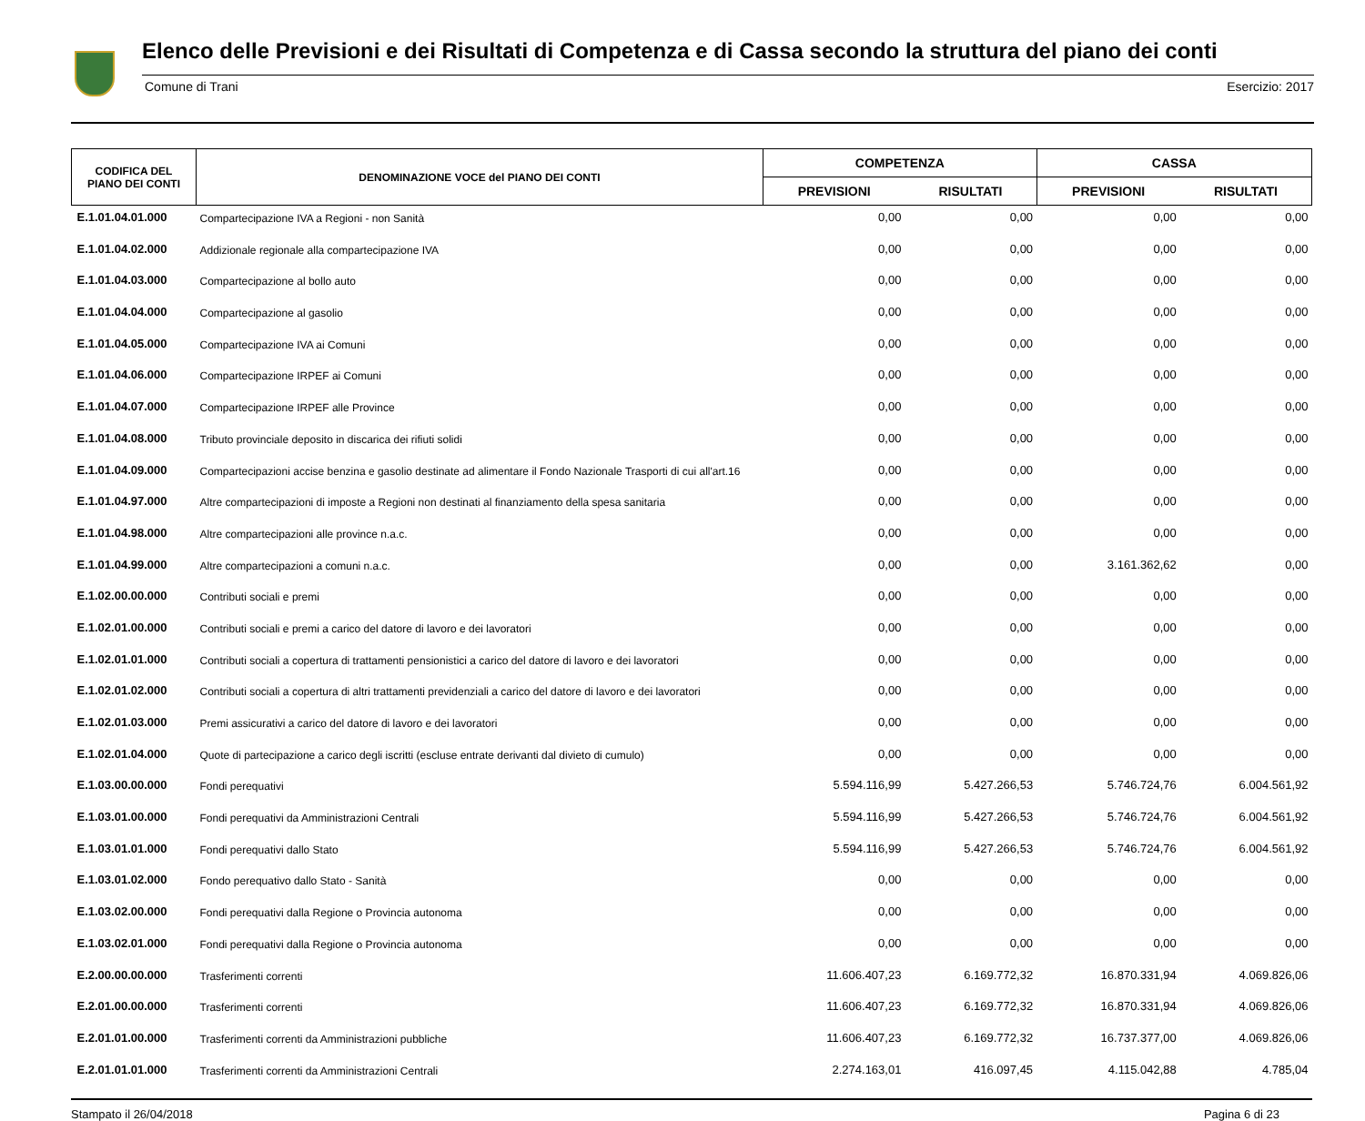Elenco delle Previsioni e dei Risultati di Competenza e di Cassa secondo la struttura del piano dei conti
Comune di Trani Esercizio: 2017
| CODIFICA DEL PIANO DEI CONTI | DENOMINAZIONE VOCE del PIANO DEI CONTI | COMPETENZA | | CASSA | |
| --- | --- | --- | --- | --- | --- |
| | | PREVISIONI | RISULTATI | PREVISIONI | RISULTATI |
| E.1.01.04.01.000 | Compartecipazione IVA a Regioni - non Sanità | 0,00 | 0,00 | 0,00 | 0,00 |
| E.1.01.04.02.000 | Addizionale regionale alla compartecipazione IVA | 0,00 | 0,00 | 0,00 | 0,00 |
| E.1.01.04.03.000 | Compartecipazione al bollo auto | 0,00 | 0,00 | 0,00 | 0,00 |
| E.1.01.04.04.000 | Compartecipazione al gasolio | 0,00 | 0,00 | 0,00 | 0,00 |
| E.1.01.04.05.000 | Compartecipazione IVA ai Comuni | 0,00 | 0,00 | 0,00 | 0,00 |
| E.1.01.04.06.000 | Compartecipazione IRPEF ai Comuni | 0,00 | 0,00 | 0,00 | 0,00 |
| E.1.01.04.07.000 | Compartecipazione IRPEF alle Province | 0,00 | 0,00 | 0,00 | 0,00 |
| E.1.01.04.08.000 | Tributo provinciale deposito in discarica dei rifiuti solidi | 0,00 | 0,00 | 0,00 | 0,00 |
| E.1.01.04.09.000 | Compartecipazioni accise benzina e gasolio destinate ad alimentare il Fondo Nazionale Trasporti di cui all'art.16 | 0,00 | 0,00 | 0,00 | 0,00 |
| E.1.01.04.97.000 | Altre compartecipazioni di imposte a Regioni non destinati al finanziamento della spesa sanitaria | 0,00 | 0,00 | 0,00 | 0,00 |
| E.1.01.04.98.000 | Altre compartecipazioni alle province n.a.c. | 0,00 | 0,00 | 0,00 | 0,00 |
| E.1.01.04.99.000 | Altre compartecipazioni a comuni n.a.c. | 0,00 | 0,00 | 3.161.362,62 | 0,00 |
| E.1.02.00.00.000 | Contributi sociali e premi | 0,00 | 0,00 | 0,00 | 0,00 |
| E.1.02.01.00.000 | Contributi sociali e premi a carico del datore di lavoro e dei lavoratori | 0,00 | 0,00 | 0,00 | 0,00 |
| E.1.02.01.01.000 | Contributi sociali a copertura di trattamenti pensionistici a carico del datore di lavoro e dei lavoratori | 0,00 | 0,00 | 0,00 | 0,00 |
| E.1.02.01.02.000 | Contributi sociali a copertura di altri trattamenti previdenziali a carico del datore di lavoro e dei lavoratori | 0,00 | 0,00 | 0,00 | 0,00 |
| E.1.02.01.03.000 | Premi assicurativi a carico del datore di lavoro e dei lavoratori | 0,00 | 0,00 | 0,00 | 0,00 |
| E.1.02.01.04.000 | Quote di partecipazione a carico degli iscritti (escluse entrate derivanti dal divieto di cumulo) | 0,00 | 0,00 | 0,00 | 0,00 |
| E.1.03.00.00.000 | Fondi perequativi | 5.594.116,99 | 5.427.266,53 | 5.746.724,76 | 6.004.561,92 |
| E.1.03.01.00.000 | Fondi perequativi da Amministrazioni Centrali | 5.594.116,99 | 5.427.266,53 | 5.746.724,76 | 6.004.561,92 |
| E.1.03.01.01.000 | Fondi perequativi dallo Stato | 5.594.116,99 | 5.427.266,53 | 5.746.724,76 | 6.004.561,92 |
| E.1.03.01.02.000 | Fondo perequativo dallo Stato - Sanità | 0,00 | 0,00 | 0,00 | 0,00 |
| E.1.03.02.00.000 | Fondi perequativi dalla Regione o Provincia autonoma | 0,00 | 0,00 | 0,00 | 0,00 |
| E.1.03.02.01.000 | Fondi perequativi dalla Regione o Provincia autonoma | 0,00 | 0,00 | 0,00 | 0,00 |
| E.2.00.00.00.000 | Trasferimenti correnti | 11.606.407,23 | 6.169.772,32 | 16.870.331,94 | 4.069.826,06 |
| E.2.01.00.00.000 | Trasferimenti correnti | 11.606.407,23 | 6.169.772,32 | 16.870.331,94 | 4.069.826,06 |
| E.2.01.01.00.000 | Trasferimenti correnti da Amministrazioni pubbliche | 11.606.407,23 | 6.169.772,32 | 16.737.377,00 | 4.069.826,06 |
| E.2.01.01.01.000 | Trasferimenti correnti da Amministrazioni Centrali | 2.274.163,01 | 416.097,45 | 4.115.042,88 | 4.785,04 |
Stampato il 26/04/2018 Pagina 6 di 23